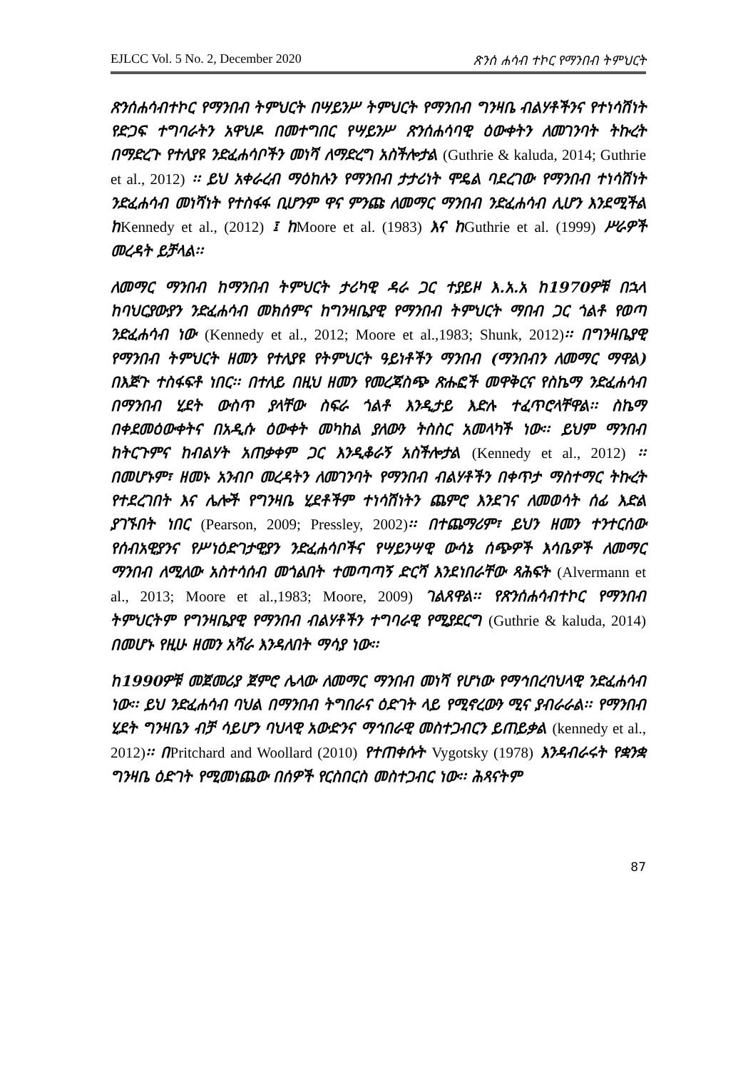EJLCC Vol. 5 No. 2, December 2020 ጽንሰ ሐሳብ ተኮር የማንበብ ትምህርት
ጽንሰሐሳብተኮር የማንበብ ትምህርት በሣይንሥ ትምህርት የማንበብ ግንዛቤ ብልሃቶችንና የተነሳሽነት የድጋፍ ተግባራትን አዋህዶ በመተግበር የሣይንሥ ጽንሰሐሳባዊ ዕውቀትን ለመገንባት ትኩረት በማድረጉ የተለያዩ ንድፈሐሳቦችን መነሻ ለማድረግ አስችሎታል (Guthrie & kaluda, 2014; Guthrie et al., 2012) ፡፡ ይህ አቀራረብ ማዕከሉን የማንበብ ታታሪነት ሞዴል ባደረገው የማንበብ ተነሳሽነት ንድፈሐሳብ መነሻነት የተስፋፋ ቢሆንም ዋና ምንጩ ለመማር ማንበብ ንድፈሐሳብ ሊሆን እንደሚችል ከKennedy et al., (2012) ፤ ከMoore et al. (1983) እና ከGuthrie et al. (1999) ሥራዎች መረዳት ይቻላል፡፡
ለመማር ማንበብ ከማንበብ ትምህርት ታሪካዊ ዳራ ጋር ተያይዞ እ.አ.አ ከ1970ዎቹ በኋላ ከባህርያውያን ንድፈሐሳብ መክሰምና ከግንዛቤያዊ የማንበብ ትምህርት ማበብ ጋር ጎልቶ የወጣ ንድፈሐሳብ ነው (Kennedy et al., 2012; Moore et al.,1983; Shunk, 2012)፡፡ በግንዛቤያዊ የማንበብ ትምህርት ዘመን የተለያዩ የትምህርት ዓይነቶችን ማንበብ (ማንበብን ለመማር ማዋል) በእጅጉ ተስፋፍቶ ነበር፡፡ በተለይ በዚህ ዘመን የመረጃስጭ ጽሑፎች መዋቅርና የስኬማ ንድፈሐሳብ በማንበብ ሂደት ውስጥ ያላቸው ስፍራ ጎልቶ እንዲታይ እድሉ ተፈጥሮላቸዋል፡፡ ስኬማ በቀደመዕውቀትና በአዲሱ ዕውቀት መካከል ያለውን ትስስር አመላካች ነው፡፡ ይህም ማንበብ ከትርጉምና ከብልሃት አጠቃቀም ጋር እንዲቆራኝ አስችሎታል (Kennedy et al., 2012) ፡፡ በመሆኑም፣ ዘመኑ አንብቦ መረዳትን ለመገንባት የማንበብ ብልሃቶችን በቀጥታ ማስተማር ትኩረት የተደረገበት እና ሌሎች የግንዛቤ ሂደቶችም ተነሳሽነትን ጨምሮ እንደገና ለመወሳት ሰፊ እድል ያገኙበት ነበር (Pearson, 2009; Pressley, 2002)፡፡ በተጨማሪም፣ ይህን ዘመን ተንተርሰው የሰብአዊያንና የሥነዕድገታዊያን ንድፈሐሳቦችና የሣይንሣዊ ውሳኔ ሰጭዎች እሳቤዎች ለመማር ማንበብ ለሚለው አስተሳሰብ መጎልበት ተመጣጣኝ ድርሻ እንደነበራቸው ጻሕፍት (Alvermann et al., 2013; Moore et al.,1983; Moore, 2009) ገልጸዋል፡፡ የጽንሰሐሳብተኮር የማንበብ ትምህርትም የግንዛቤያዊ የማንበብ ብልሃቶችን ተግባራዊ የሚያደርግ (Guthrie & kaluda, 2014) በመሆኑ የዚሁ ዘመን አሻራ እንዳለበት ማሳያ ነው፡፡
ከ1990ዎቹ መጀመሪያ ጀምሮ ሌላው ለመማር ማንበብ መነሻ የሆነው የማኅበረባህላዊ ንድፈሐሳብ ነው፡፡ ይህ ንድፈሐሳብ ባህል በማንበብ ትግበራና ዕድገት ላይ የሚኖረውን ሚና ያብራራል፡፡ የማንበብ ሂደት ግንዛቤን ብቻ ሳይሆን ባህላዊ አውድንና ማኅበራዊ መስተጋብርን ይጠይቃል (kennedy et al., 2012)፡፡ በPritchard and Woollard (2010) የተጠቀሱት Vygotsky (1978) እንዳብራሩት የቋንቋ ግንዛቤ ዕድገት የሚመነጨው በሰዎች የርስበርስ መስተጋብር ነው፡፡ ሕጻናትም
87